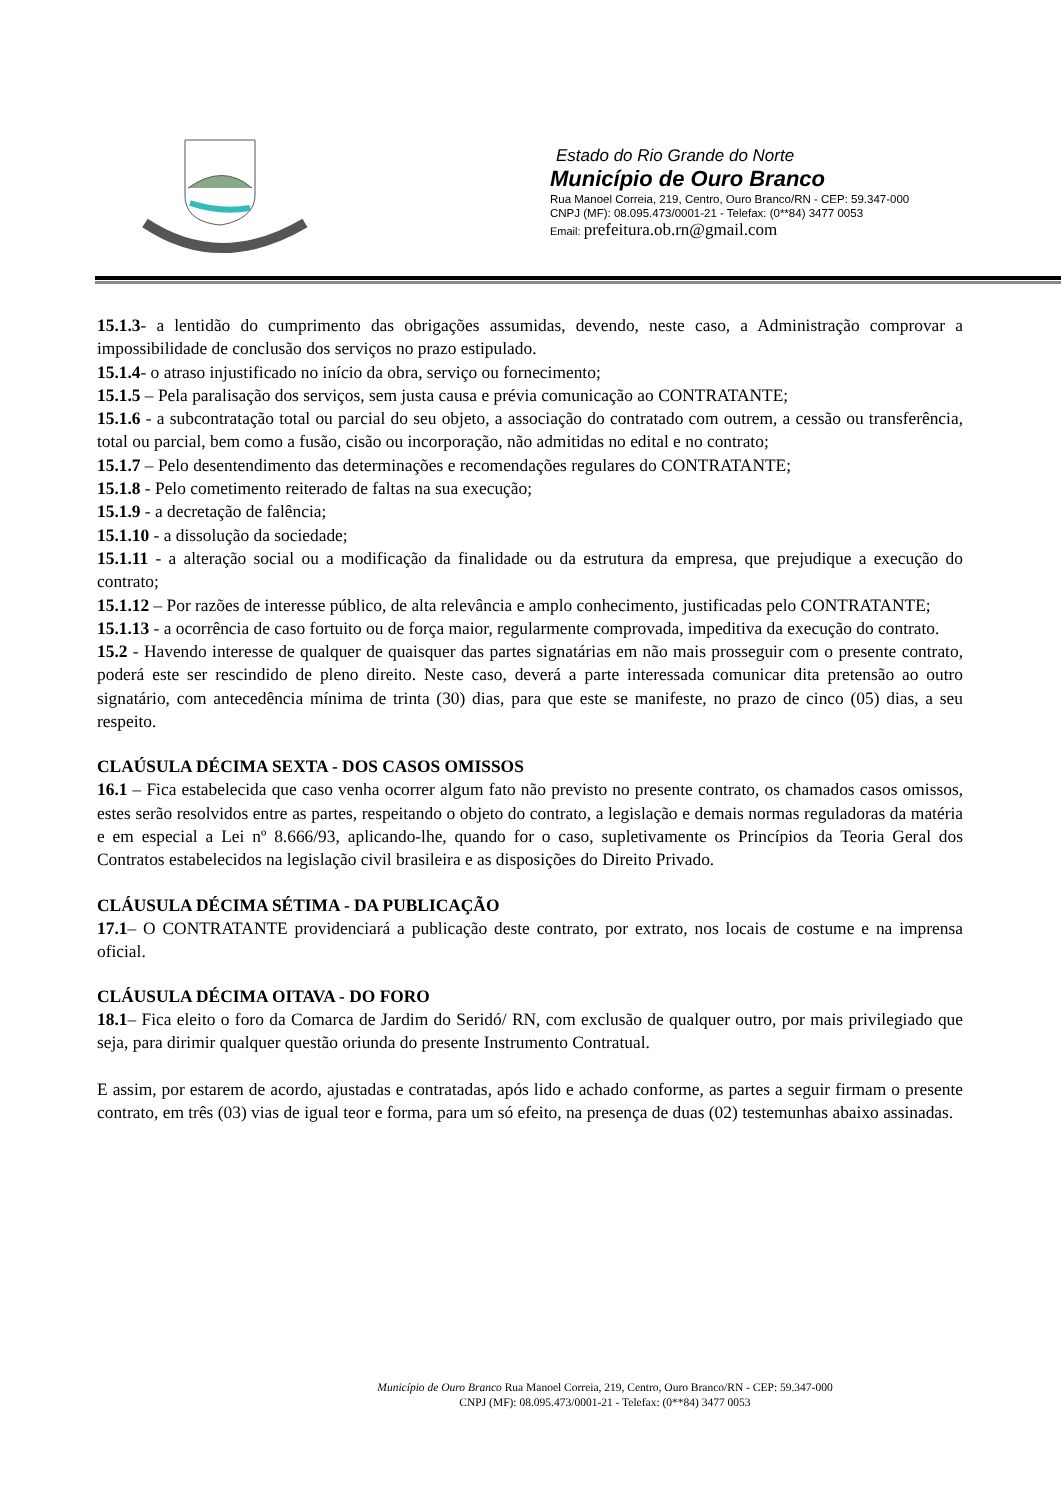Estado do Rio Grande do Norte
Município de Ouro Branco
Rua Manoel Correia, 219, Centro, Ouro Branco/RN - CEP: 59.347-000
CNPJ (MF): 08.095.473/0001-21 - Telefax: (0**84) 3477 0053
Email: prefeitura.ob.rn@gmail.com
15.1.3- a lentidão do cumprimento das obrigações assumidas, devendo, neste caso, a Administração comprovar a impossibilidade de conclusão dos serviços no prazo estipulado.
15.1.4- o atraso injustificado no início da obra, serviço ou fornecimento;
15.1.5 – Pela paralisação dos serviços, sem justa causa e prévia comunicação ao CONTRATANTE;
15.1.6 - a subcontratação total ou parcial do seu objeto, a associação do contratado com outrem, a cessão ou transferência, total ou parcial, bem como a fusão, cisão ou incorporação, não admitidas no edital e no contrato;
15.1.7 – Pelo desentendimento das determinações e recomendações regulares do CONTRATANTE;
15.1.8 - Pelo cometimento reiterado de faltas na sua execução;
15.1.9 - a decretação de falência;
15.1.10 - a dissolução da sociedade;
15.1.11 - a alteração social ou a modificação da finalidade ou da estrutura da empresa, que prejudique a execução do contrato;
15.1.12 – Por razões de interesse público, de alta relevância e amplo conhecimento, justificadas pelo CONTRATANTE;
15.1.13 - a ocorrência de caso fortuito ou de força maior, regularmente comprovada, impeditiva da execução do contrato.
15.2 - Havendo interesse de qualquer de quaisquer das partes signatárias em não mais prosseguir com o presente contrato, poderá este ser rescindido de pleno direito. Neste caso, deverá a parte interessada comunicar dita pretensão ao outro signatário, com antecedência mínima de trinta (30) dias, para que este se manifeste, no prazo de cinco (05) dias, a seu respeito.
CLAÚSULA DÉCIMA SEXTA - DOS CASOS OMISSOS
16.1 – Fica estabelecida que caso venha ocorrer algum fato não previsto no presente contrato, os chamados casos omissos, estes serão resolvidos entre as partes, respeitando o objeto do contrato, a legislação e demais normas reguladoras da matéria e em especial a Lei nº 8.666/93, aplicando-lhe, quando for o caso, supletivamente os Princípios da Teoria Geral dos Contratos estabelecidos na legislação civil brasileira e as disposições do Direito Privado.
CLÁUSULA DÉCIMA SÉTIMA - DA PUBLICAÇÃO
17.1– O CONTRATANTE providenciará a publicação deste contrato, por extrato, nos locais de costume e na imprensa oficial.
CLÁUSULA DÉCIMA OITAVA - DO FORO
18.1– Fica eleito o foro da Comarca de Jardim do Seridó/ RN, com exclusão de qualquer outro, por mais privilegiado que seja, para dirimir qualquer questão oriunda do presente Instrumento Contratual.
E assim, por estarem de acordo, ajustadas e contratadas, após lido e achado conforme, as partes a seguir firmam o presente contrato, em três (03) vias de igual teor e forma, para um só efeito, na presença de duas (02) testemunhas abaixo assinadas.
Município de Ouro Branco Rua Manoel Correia, 219, Centro, Ouro Branco/RN - CEP: 59.347-000
CNPJ (MF): 08.095.473/0001-21 - Telefax: (0**84) 3477 0053